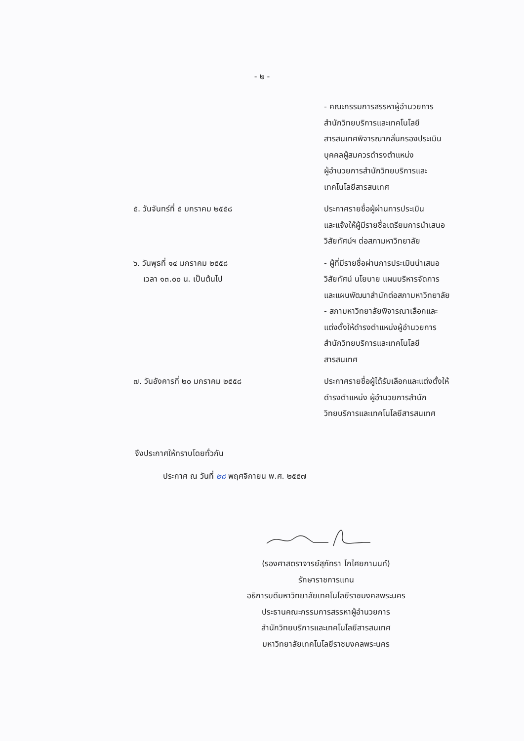- ๒ -
- คณะกรรมการสรรหาผู้อำนวยการ
สำนักวิทยบริการและเทคโนโลยี
สารสนเทศพิจารณากลั่นกรองประเมิน
บุคคลผู้สมควรดำรงตำแหน่ง
ผู้อำนวยการสำนักวิทยบริการและ
เทคโนโลยีสารสนเทศ
๕. วันจันทร์ที่ ๕ มกราคม ๒๕๕๘ ประกาศรายชื่อผู้ผ่านการประเมิน
และแจ้งให้ผู้มีรายชื่อเตรียมการนำเสนอ
วิสัยทัศน์ฯ ต่อสภามหาวิทยาลัย
๖. วันพุธที่ ๑๔ มกราคม ๒๕๕๘
เวลา ๑๓.๐๐ น. เป็นต้นไป
- ผู้ที่มีรายชื่อผ่านการประเมินนำเสนอ
วิสัยทัศน์ นโยบาย แผนบริหารจัดการ
และแผนพัฒนาสำนักต่อสภามหาวิทยาลัย
- สภามหาวิทยาลัยพิจารณาเลือกและ
แต่งตั้งให้ดำรงตำแหน่งผู้อำนวยการ
สำนักวิทยบริการและเทคโนโลยี
สารสนเทศ
๗. วันอังคารที่ ๒๐ มกราคม ๒๕๕๘ ประกาศรายชื่อผู้ได้รับเลือกและแต่งตั้งให้
ดำรงตำแหน่ง ผู้อำนวยการสำนัก
วิทยบริการและเทคโนโลยีสารสนเทศ
จึงประกาศให้ทราบโดยทั่วกัน
ประกาศ ณ วันที่ ๒๘ พฤศจิกายน พ.ศ. ๒๕๕๗
(รองศาสตราจารย์สุภัทรา โกไศยกานนท์)
รักษาราชการแทน
อธิการบดีมหาวิทยาลัยเทคโนโลยีราชมงคลพระนคร
ประธานคณะกรรมการสรรหาผู้อำนวยการ
สำนักวิทยบริการและเทคโนโลยีสารสนเทศ
มหาวิทยาลัยเทคโนโลยีราชมงคลพระนคร